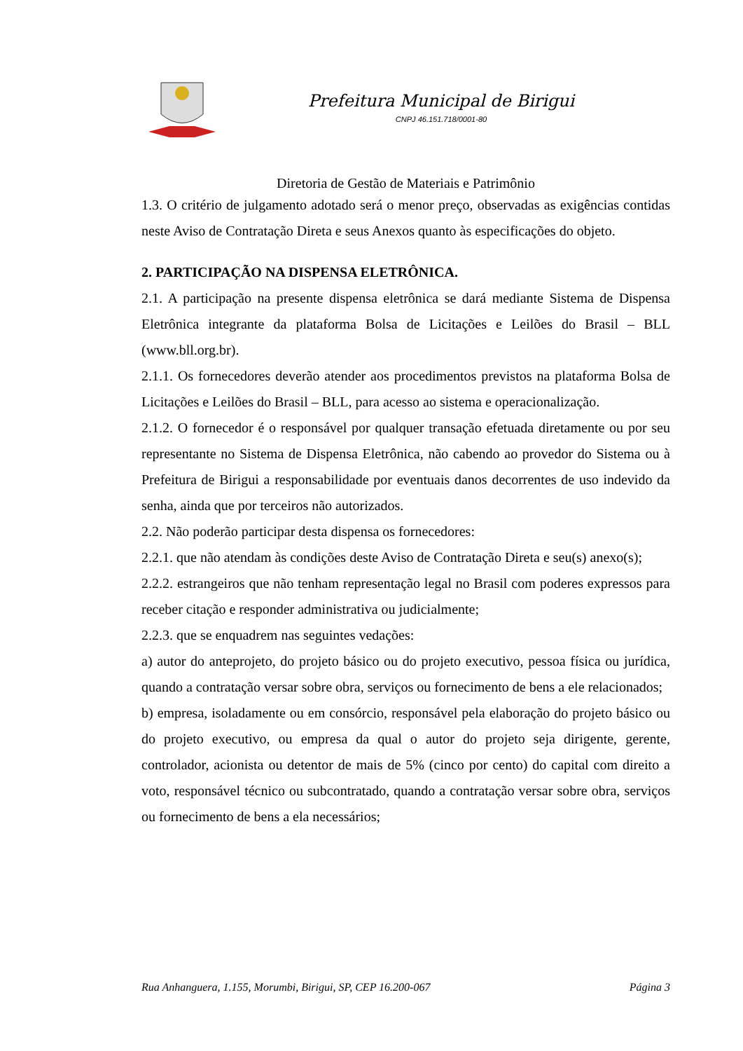Prefeitura Municipal de Birigui
CNPJ 46.151.718/0001-80
Diretoria de Gestão de Materiais e Patrimônio
1.3. O critério de julgamento adotado será o menor preço, observadas as exigências contidas neste Aviso de Contratação Direta e seus Anexos quanto às especificações do objeto.
2. PARTICIPAÇÃO NA DISPENSA ELETRÔNICA.
2.1. A participação na presente dispensa eletrônica se dará mediante Sistema de Dispensa Eletrônica integrante da plataforma Bolsa de Licitações e Leilões do Brasil – BLL (www.bll.org.br).
2.1.1. Os fornecedores deverão atender aos procedimentos previstos na plataforma Bolsa de Licitações e Leilões do Brasil – BLL, para acesso ao sistema e operacionalização.
2.1.2. O fornecedor é o responsável por qualquer transação efetuada diretamente ou por seu representante no Sistema de Dispensa Eletrônica, não cabendo ao provedor do Sistema ou à Prefeitura de Birigui a responsabilidade por eventuais danos decorrentes de uso indevido da senha, ainda que por terceiros não autorizados.
2.2. Não poderão participar desta dispensa os fornecedores:
2.2.1. que não atendam às condições deste Aviso de Contratação Direta e seu(s) anexo(s);
2.2.2. estrangeiros que não tenham representação legal no Brasil com poderes expressos para receber citação e responder administrativa ou judicialmente;
2.2.3. que se enquadrem nas seguintes vedações:
a) autor do anteprojeto, do projeto básico ou do projeto executivo, pessoa física ou jurídica, quando a contratação versar sobre obra, serviços ou fornecimento de bens a ele relacionados;
b) empresa, isoladamente ou em consórcio, responsável pela elaboração do projeto básico ou do projeto executivo, ou empresa da qual o autor do projeto seja dirigente, gerente, controlador, acionista ou detentor de mais de 5% (cinco por cento) do capital com direito a voto, responsável técnico ou subcontratado, quando a contratação versar sobre obra, serviços ou fornecimento de bens a ela necessários;
Rua Anhanguera, 1.155, Morumbi, Birigui, SP, CEP 16.200-067 Página 3